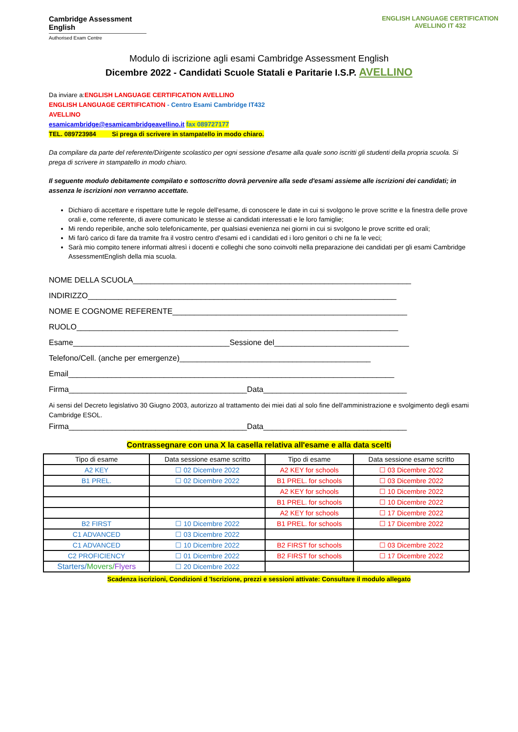Cambridge Assessment English
Authorised Exam Centre
ENGLISH LANGUAGE CERTIFICATION
AVELLINO IT 432
Modulo di iscrizione agli esami Cambridge Assessment English
Dicembre 2022 - Candidati Scuole Statali e Paritarie I.S.P. AVELLINO
Da inviare a:ENGLISH LANGUAGE CERTIFICATION AVELLINO
ENGLISH LANGUAGE CERTIFICATION - Centro Esami Cambridge IT432
AVELLINO
esamicambridge@esamicambridgeavellino.it fax 089727177
TEL. 089723984 Si prega di scrivere in stampatello in modo chiaro.
Da compilare da parte del referente/Dirigente scolastico per ogni sessione d'esame alla quale sono iscritti gli studenti della propria scuola. Si prega di scrivere in stampatello in modo chiaro.
Il seguente modulo debitamente compilato e sottoscritto dovrà pervenire alla sede d'esami assieme alle iscrizioni dei candidati; in assenza le iscrizioni non verranno accettate.
Dichiaro di accettare e rispettare tutte le regole dell'esame, di conoscere le date in cui si svolgono le prove scritte e la finestra delle prove orali e, come referente, di avere comunicato le stesse ai candidati interessati e le loro famiglie;
Mi rendo reperibile, anche solo telefonicamente, per qualsiasi evenienza nei giorni in cui si svolgono le prove scritte ed orali;
Mi farò carico di fare da tramite fra il vostro centro d'esami ed i candidati ed i loro genitori o chi ne fa le veci;
Sarà mio compito tenere informati altresì i docenti e colleghi che sono coinvolti nella preparazione dei candidati per gli esami Cambridge AssessmentEnglish della mia scuola.
NOME DELLA SCUOLA________________________________________________________________
INDIRIZZO_______________________________________________________________________
NOME E COGNOME REFERENTE______________________________________________________
RUOLO__________________________________________________________________________
Esame____________________________________Sessione del_______________________________
Telefono/Cell. (anche per emergenze)____________________________________________
Email___________________________________________________________________________
Firma_________________________________________Data_________________________________
Ai sensi del Decreto legislativo 30 Giugno 2003, autorizzo al trattamento dei miei dati al solo fine dell'amministrazione e svolgimento degli esami Cambridge ESOL.
Firma_________________________________________Data_________________________________
Contrassegnare con una X la casella relativa all'esame e alla data scelti
| Tipo di esame | Data sessione esame scritto | Tipo di esame | Data sessione esame scritto |
| --- | --- | --- | --- |
| A2 KEY | ☐ 02 Dicembre 2022 | A2 KEY for schools | ☐ 03 Dicembre 2022 |
| B1 PREL. | ☐ 02 Dicembre 2022 | B1 PREL. for schools | ☐ 03 Dicembre 2022 |
| | | A2 KEY for schools | ☐ 10 Dicembre 2022 |
| | | B1 PREL. for schools | ☐ 10 Dicembre 2022 |
| | | A2 KEY for schools | ☐ 17 Dicembre 2022 |
| B2 FIRST | ☐ 10 Dicembre 2022 | B1 PREL. for schools | ☐ 17 Dicembre 2022 |
| C1 ADVANCED | ☐ 03 Dicembre 2022 | | |
| C1 ADVANCED | ☐ 10 Dicembre 2022 | B2 FIRST for schools | ☐ 03 Dicembre 2022 |
| C2 PROFICIENCY | ☐ 01 Dicembre 2022 | B2 FIRST for schools | ☐ 17 Dicembre 2022 |
| Starters/ Movers/ Flyers | ☐ 20 Dicembre 2022 | | |
Scadenza iscrizioni, Condizioni d 'Iscrizione, prezzi e sessioni attivate: Consultare il modulo allegato